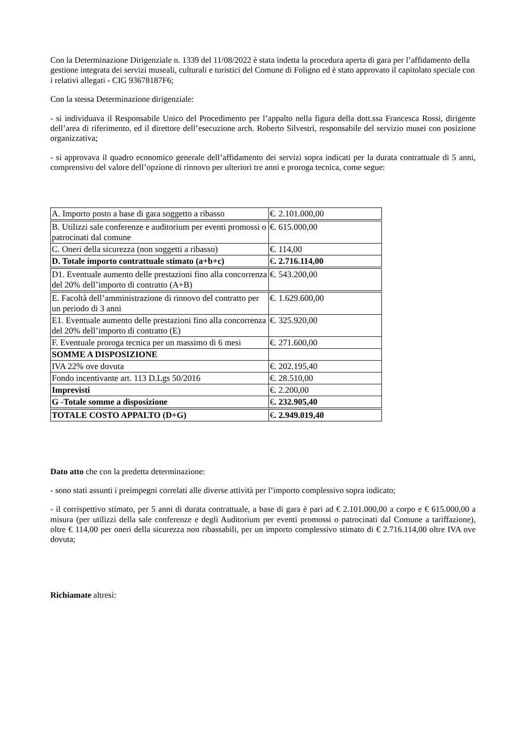Con la Determinazione Dirigenziale n. 1339 del 11/08/2022 è stata indetta la procedura aperta di gara per l’affidamento della gestione integrata dei servizi museali, culturali e turistici del Comune di Foligno ed è stato approvato il capitolato speciale con i relativi allegati - CIG 93678187F6;
Con la stessa Determinazione dirigenziale:
- si individuava il Responsabile Unico del Procedimento per l’appalto nella figura della dott.ssa Francesca Rossi, dirigente dell’area di riferimento, ed il direttore dell’esecuzione arch. Roberto Silvestri, responsabile del servizio musei con posizione organizzativa;
- si approvava il quadro economico generale dell’affidamento dei servizi sopra indicati per la durata contrattuale di 5 anni, comprensivo del valore dell’opzione di rinnovo per ulteriori tre anni e proroga tecnica, come segue:
| A. Importo posto a base di gara soggetto a ribasso | €. 2.101.000,00 |
| B. Utilizzi sale conferenze e auditorium per eventi promossi o patrocinati dal comune | €. 615.000,00 |
| C. Oneri della sicurezza (non soggetti a ribasso) | €. 114,00 |
| D. Totale importo contrattuale stimato (a+b+c) | € . 2.716.114,00 |
| D1. Eventuale aumento delle prestazioni fino alla concorrenza del 20% dell’importo di contratto (A+B) | €. 543.200,00 |
| E. Facoltà dell’amministrazione di rinnovo del contratto per un periodo di 3 anni | €. 1.629.600,00 |
| E1. Eventuale aumento delle prestazioni fino alla concorrenza del 20% dell’importo di contratto (E) | €. 325.920,00 |
| F. Eventuale proroga tecnica per un massimo di 6 mesi | €. 271.600,00 |
| SOMME A DISPOSIZIONE | |
| IVA 22% ove dovuta | €. 202.195,40 |
| Fondo incentivante art. 113 D.Lgs 50/2016 | €. 28.510,00 |
| Imprevisti | €. 2.200,00 |
| G -Totale somme a disposizione | € . 232.905,40 |
| TOTALE COSTO APPALTO (D+G) | € . 2.949.019,40 |
Dato atto che con la predetta determinazione:
- sono stati assunti i preimpegni correlati alle diverse attività per l’importo complessivo sopra indicato;
- il corrispettivo stimato, per 5 anni di durata contrattuale, a base di gara è pari ad € 2.101.000,00 a corpo e € 615.000,00 a misura (per utilizzi della sale conferenze e degli Auditorium per eventi promossi o patrocinati dal Comune a tariffazione), oltre € 114,00 per oneri della sicurezza non ribassabili, per un importo complessivo stimato di € 2.716.114,00 oltre IVA ove dovuta;
Richiamate altresì: